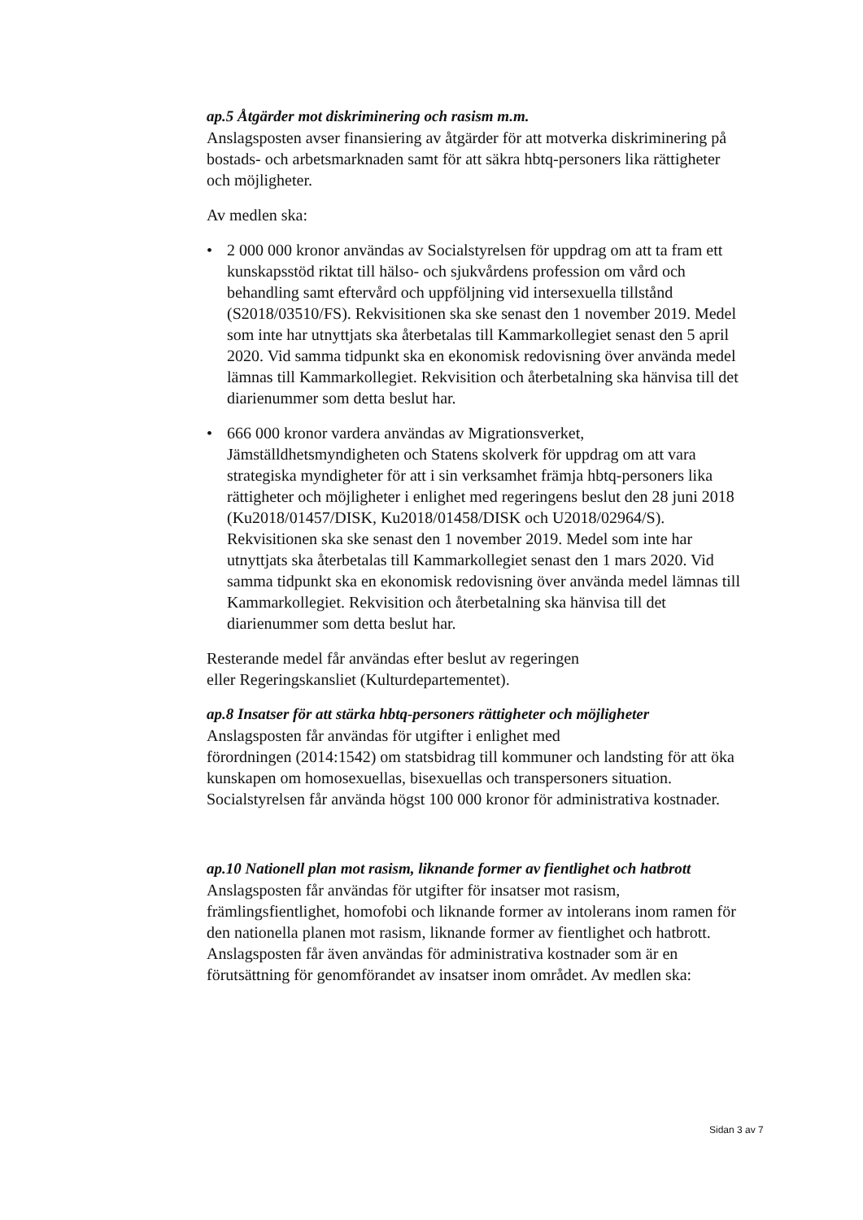ap.5 Åtgärder mot diskriminering och rasism m.m.
Anslagsposten avser finansiering av åtgärder för att motverka diskriminering på bostads- och arbetsmarknaden samt för att säkra hbtq-personers lika rättigheter och möjligheter.
Av medlen ska:
• 2 000 000 kronor användas av Socialstyrelsen för uppdrag om att ta fram ett kunskapsstöd riktat till hälso- och sjukvårdens profession om vård och behandling samt eftervård och uppföljning vid intersexuella tillstånd (S2018/03510/FS). Rekvisitionen ska ske senast den 1 november 2019. Medel som inte har utnyttjats ska återbetalas till Kammarkollegiet senast den 5 april 2020. Vid samma tidpunkt ska en ekonomisk redovisning över använda medel lämnas till Kammarkollegiet. Rekvisition och återbetalning ska hänvisa till det diarienummer som detta beslut har.
• 666 000 kronor vardera användas av Migrationsverket, Jämställdhetsmyndigheten och Statens skolverk för uppdrag om att vara strategiska myndigheter för att i sin verksamhet främja hbtq-personers lika rättigheter och möjligheter i enlighet med regeringens beslut den 28 juni 2018 (Ku2018/01457/DISK, Ku2018/01458/DISK och U2018/02964/S). Rekvisitionen ska ske senast den 1 november 2019. Medel som inte har utnyttjats ska återbetalas till Kammarkollegiet senast den 1 mars 2020. Vid samma tidpunkt ska en ekonomisk redovisning över använda medel lämnas till Kammarkollegiet. Rekvisition och återbetalning ska hänvisa till det diarienummer som detta beslut har.
Resterande medel får användas efter beslut av regeringen
eller Regeringskansliet (Kulturdepartementet).
ap.8 Insatser för att stärka hbtq-personers rättigheter och möjligheter
Anslagsposten får användas för utgifter i enlighet med
förordningen (2014:1542) om statsbidrag till kommuner och landsting för att öka kunskapen om homosexuellas, bisexuellas och transpersoners situation. Socialstyrelsen får använda högst 100 000 kronor för administrativa kostnader.
ap.10 Nationell plan mot rasism, liknande former av fientlighet och hatbrott
Anslagsposten får användas för utgifter för insatser mot rasism, främlingsfientlighet, homofobi och liknande former av intolerans inom ramen för den nationella planen mot rasism, liknande former av fientlighet och hatbrott. Anslagsposten får även användas för administrativa kostnader som är en förutsättning för genomförandet av insatser inom området. Av medlen ska:
Sidan 3 av 7